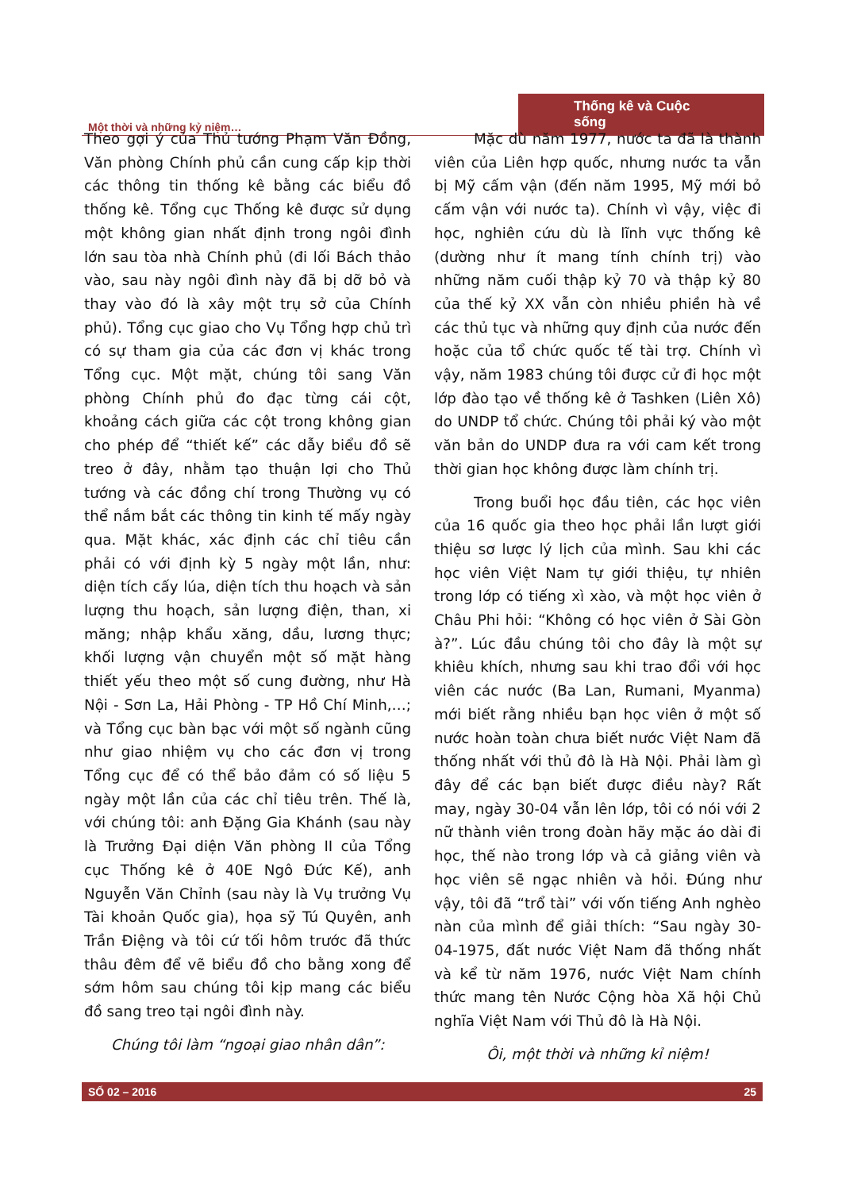Một thời và những kỷ niệm…
Thống kê và Cuộc sống
Theo gợi ý của Thủ tướng Phạm Văn Đồng, Văn phòng Chính phủ cần cung cấp kịp thời các thông tin thống kê bằng các biểu đồ thống kê. Tổng cục Thống kê được sử dụng một không gian nhất định trong ngôi đình lớn sau tòa nhà Chính phủ (đi lối Bách thảo vào, sau này ngôi đình này đã bị dỡ bỏ và thay vào đó là xây một trụ sở của Chính phủ). Tổng cục giao cho Vụ Tổng hợp chủ trì có sự tham gia của các đơn vị khác trong Tổng cục. Một mặt, chúng tôi sang Văn phòng Chính phủ đo đạc từng cái cột, khoảng cách giữa các cột trong không gian cho phép để “thiết kế” các dẫy biểu đồ sẽ treo ở đây, nhằm tạo thuận lợi cho Thủ tướng và các đồng chí trong Thường vụ có thể nắm bắt các thông tin kinh tế mấy ngày qua. Mặt khác, xác định các chỉ tiêu cần phải có với định kỳ 5 ngày một lần, như: diện tích cấy lúa, diện tích thu hoạch và sản lượng thu hoạch, sản lượng điện, than, xi măng; nhập khẩu xăng, dầu, lương thực; khối lượng vận chuyển một số mặt hàng thiết yếu theo một số cung đường, như Hà Nội - Sơn La, Hải Phòng - TP Hồ Chí Minh,…; và Tổng cục bàn bạc với một số ngành cũng như giao nhiệm vụ cho các đơn vị trong Tổng cục để có thể bảo đảm có số liệu 5 ngày một lần của các chỉ tiêu trên. Thế là, với chúng tôi: anh Đặng Gia Khánh (sau này là Trưởng Đại diện Văn phòng II của Tổng cục Thống kê ở 40E Ngô Đức Kế), anh Nguyễn Văn Chỉnh (sau này là Vụ trưởng Vụ Tài khoản Quốc gia), họa sỹ Tú Quyên, anh Trần Điệng và tôi cứ tối hôm trước đã thức thâu đêm để vẽ biểu đồ cho bằng xong để sớm hôm sau chúng tôi kịp mang các biểu đồ sang treo tại ngôi đình này.
Chúng tôi làm “ngoại giao nhân dân”:
Mặc dù năm 1977, nước ta đã là thành viên của Liên hợp quốc, nhưng nước ta vẫn bị Mỹ cấm vận (đến năm 1995, Mỹ mới bỏ cấm vận với nước ta). Chính vì vậy, việc đi học, nghiên cứu dù là lĩnh vực thống kê (dường như ít mang tính chính trị) vào những năm cuối thập kỷ 70 và thập kỷ 80 của thế kỷ XX vẫn còn nhiều phiền hà về các thủ tục và những quy định của nước đến hoặc của tổ chức quốc tế tài trợ. Chính vì vậy, năm 1983 chúng tôi được cử đi học một lớp đào tạo về thống kê ở Tashken (Liên Xô) do UNDP tổ chức. Chúng tôi phải ký vào một văn bản do UNDP đưa ra với cam kết trong thời gian học không được làm chính trị.
Trong buổi học đầu tiên, các học viên của 16 quốc gia theo học phải lần lượt giới thiệu sơ lược lý lịch của mình. Sau khi các học viên Việt Nam tự giới thiệu, tự nhiên trong lớp có tiếng xì xào, và một học viên ở Châu Phi hỏi: “Không có học viên ở Sài Gòn à?”. Lúc đầu chúng tôi cho đây là một sự khiêu khích, nhưng sau khi trao đổi với học viên các nước (Ba Lan, Rumani, Myanma) mới biết rằng nhiều bạn học viên ở một số nước hoàn toàn chưa biết nước Việt Nam đã thống nhất với thủ đô là Hà Nội. Phải làm gì đây để các bạn biết được điều này? Rất may, ngày 30-04 vẫn lên lớp, tôi có nói với 2 nữ thành viên trong đoàn hãy mặc áo dài đi học, thế nào trong lớp và cả giảng viên và học viên sẽ ngạc nhiên và hỏi. Đúng như vậy, tôi đã “trổ tài” với vốn tiếng Anh nghèo nàn của mình để giải thích: “Sau ngày 30-04-1975, đất nước Việt Nam đã thống nhất và kể từ năm 1976, nước Việt Nam chính thức mang tên Nước Cộng hòa Xã hội Chủ nghĩa Việt Nam với Thủ đô là Hà Nội.
Ôi, một thời và những kỉ niệm!
SỐ 02 – 2016 25